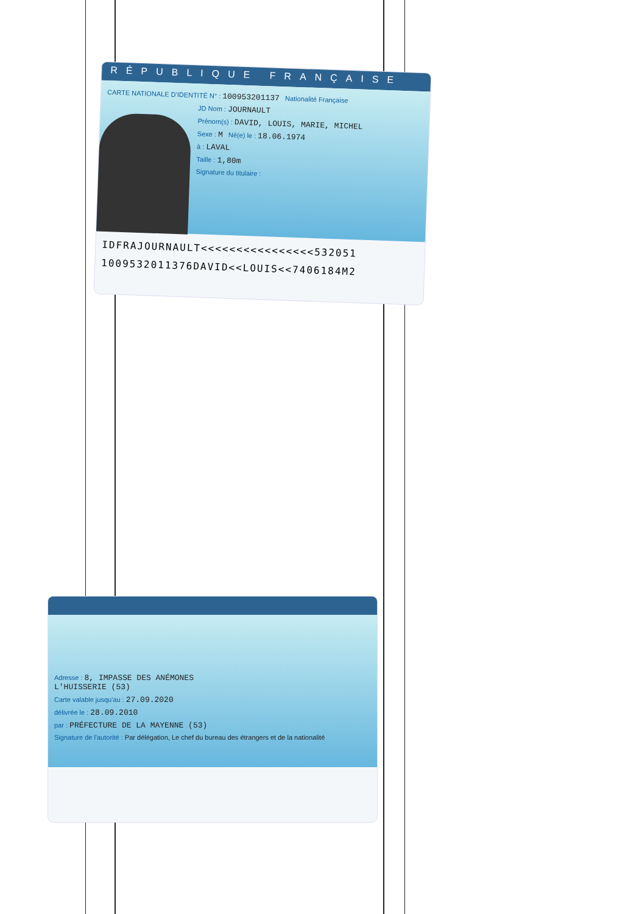RÉPUBLIQUE FRANÇAISE
CARTE NATIONALE D'IDENTITÉ N° : 100953201137 Nationalité Française
JD Nom : JOURNAULT
Prénom(s) : DAVID, LOUIS, MARIE, MICHEL
Sexe : M Né(e) le : 18.06.1974
à : LAVAL
Taille : 1,80m
Signature du titulaire :
IDFRAJOURNAULT<<<<<<<<<<<<<<<<532051
1009532011376DAVID<<LOUIS<<7406184M2
Adresse : 8, IMPASSE DES ANÉMONES
L'HUISSERIE (53)
Carte valable jusqu'au : 27.09.2020
délivrée le : 28.09.2010
par : PRÉFECTURE DE LA MAYENNE (53)
Signature de l'autorité : Par délégation, Le chef du bureau des étrangers et de la nationalité